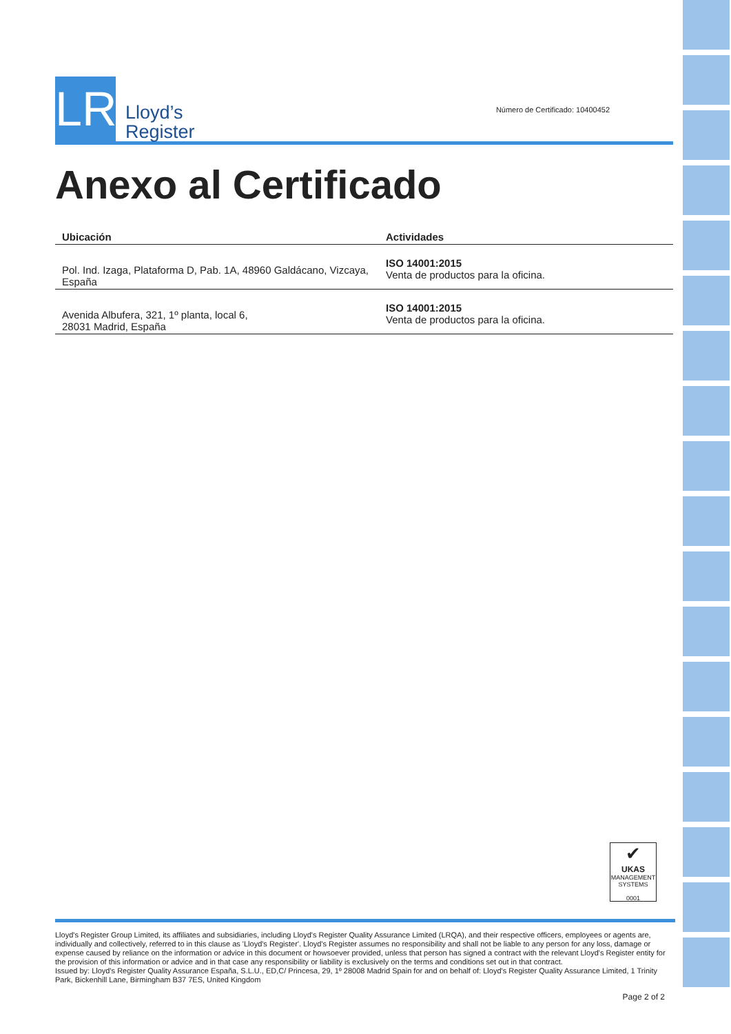LR
Lloyd’s
Register
Número de Certificado: 10400452
Anexo al Certificado
| Ubicación | Actividades |
| --- | --- |
| Pol. Ind. Izaga, Plataforma D, Pab. 1A, 48960 Galdácano, Vizcaya, España | ISO 14001:2015 Venta de productos para la oficina. |
| Avenida Albufera, 321, 1º planta, local 6, 28031 Madrid, España | ISO 14001:2015 Venta de productos para la oficina. |
✔
UKAS
MANAGEMENT SYSTEMS
0001
Lloyd's Register Group Limited, its affiliates and subsidiaries, including Lloyd's Register Quality Assurance Limited (LRQA), and their respective officers, employees or agents are, individually and collectively, referred to in this clause as 'Lloyd's Register'. Lloyd's Register assumes no responsibility and shall not be liable to any person for any loss, damage or expense caused by reliance on the information or advice in this document or howsoever provided, unless that person has signed a contract with the relevant Lloyd's Register entity for the provision of this information or advice and in that case any responsibility or liability is exclusively on the terms and conditions set out in that contract.
Issued by: Lloyd's Register Quality Assurance España, S.L.U., ED,C/ Princesa, 29, 1º 28008 Madrid Spain for and on behalf of: Lloyd's Register Quality Assurance Limited, 1 Trinity Park, Bickenhill Lane, Birmingham B37 7ES, United Kingdom
Page 2 of 2